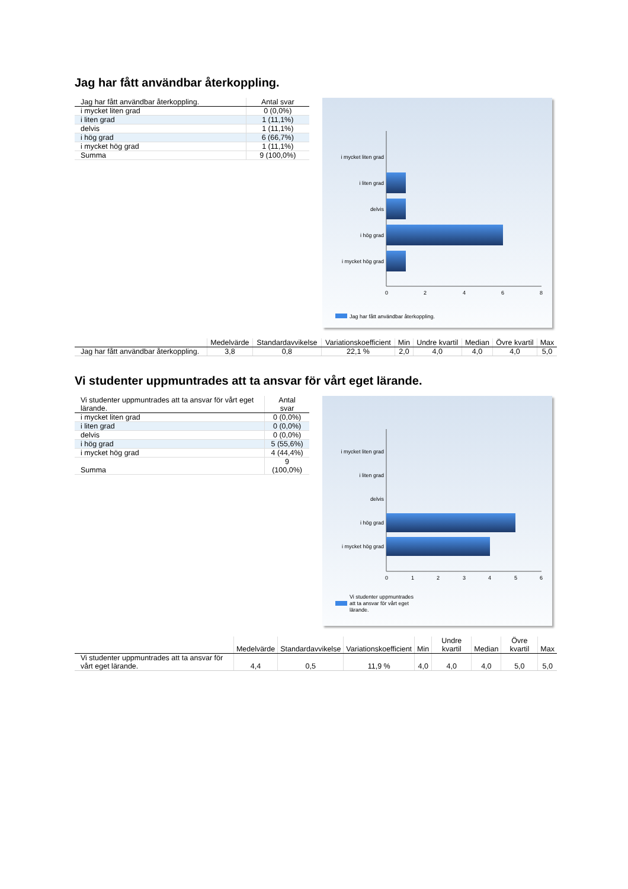Jag har fått användbar återkoppling.
| Jag har fått användbar återkoppling. | Antal svar |
| --- | --- |
| i mycket liten grad | 0 (0,0%) |
| i liten grad | 1 (11,1%) |
| delvis | 1 (11,1%) |
| i hög grad | 6 (66,7%) |
| i mycket hög grad | 1 (11,1%) |
| Summa | 9 (100,0%) |
i mycket liten grad
i liten grad
delvis
i hög grad
i mycket hög grad
0
2
4
6
8
Jag har fått användbar återkoppling.
| | Medelvärde | Standardavvikelse | Variationskoefficient | Min | Undre kvartil | Median | Övre kvartil | Max |
| --- | --- | --- | --- | --- | --- | --- | --- | --- |
| Jag har fått användbar återkoppling. | 3,8 | 0,8 | 22,1 % | 2,0 | 4,0 | 4,0 | 4,0 | 5,0 |
Vi studenter uppmuntrades att ta ansvar för vårt eget lärande.
| Vi studenter uppmuntrades att ta ansvar för vårt eget lärande. | Antal svar |
| --- | --- |
| i mycket liten grad | 0 (0,0%) |
| i liten grad | 0 (0,0%) |
| delvis | 0 (0,0%) |
| i hög grad | 5 (55,6%) |
| i mycket hög grad | 4 (44,4%) |
| Summa | 9 (100,0%) |
i mycket liten grad
i liten grad
delvis
i hög grad
i mycket hög grad
0
1
2
3
4
5
6
Vi studenter uppmuntrades
att ta ansvar för vårt eget
lärande.
| | Medelvärde | Standardavvikelse | Variationskoefficient | Min | Undre kvartil | Median | Övre kvartil | Max |
| --- | --- | --- | --- | --- | --- | --- | --- | --- |
| Vi studenter uppmuntrades att ta ansvar för vårt eget lärande. | 4,4 | 0,5 | 11,9 % | 4,0 | 4,0 | 4,0 | 5,0 | 5,0 |